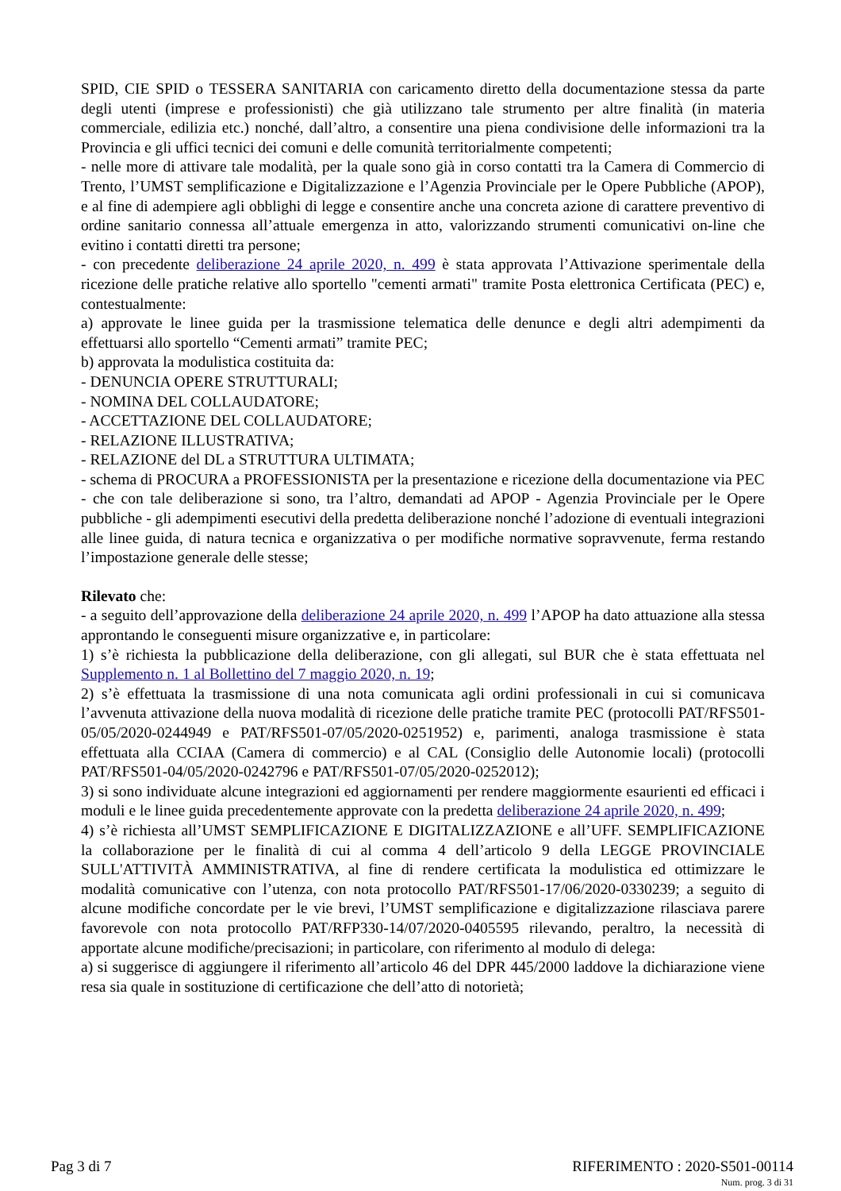SPID, CIE SPID o TESSERA SANITARIA con caricamento diretto della documentazione stessa da parte degli utenti (imprese e professionisti) che già utilizzano tale strumento per altre finalità (in materia commerciale, edilizia etc.) nonché, dall’altro, a consentire una piena condivisione delle informazioni tra la Provincia e gli uffici tecnici dei comuni e delle comunità territorialmente competenti;
- nelle more di attivare tale modalità, per la quale sono già in corso contatti tra la Camera di Commercio di Trento, l’UMST semplificazione e Digitalizzazione e l’Agenzia Provinciale per le Opere Pubbliche (APOP), e al fine di adempiere agli obblighi di legge e consentire anche una concreta azione di carattere preventivo di ordine sanitario connessa all’attuale emergenza in atto, valorizzando strumenti comunicativi on-line che evitino i contatti diretti tra persone;
- con precedente deliberazione 24 aprile 2020, n. 499 è stata approvata l’Attivazione sperimentale della ricezione delle pratiche relative allo sportello "cementi armati" tramite Posta elettronica Certificata (PEC) e, contestualmente:
a) approvate le linee guida per la trasmissione telematica delle denunce e degli altri adempimenti da effettuarsi allo sportello “Cementi armati” tramite PEC;
b) approvata la modulistica costituita da:
- DENUNCIA OPERE STRUTTURALI;
- NOMINA DEL COLLAUDATORE;
- ACCETTAZIONE DEL COLLAUDATORE;
- RELAZIONE ILLUSTRATIVA;
- RELAZIONE del DL a STRUTTURA ULTIMATA;
- schema di PROCURA a PROFESSIONISTA per la presentazione e ricezione della documentazione via PEC
- che con tale deliberazione si sono, tra l’altro, demandati ad APOP - Agenzia Provinciale per le Opere pubbliche - gli adempimenti esecutivi della predetta deliberazione nonché l’adozione di eventuali integrazioni alle linee guida, di natura tecnica e organizzativa o per modifiche normative sopravvenute, ferma restando l’impostazione generale delle stesse;
Rilevato che:
- a seguito dell’approvazione della deliberazione 24 aprile 2020, n. 499 l’APOP ha dato attuazione alla stessa approntando le conseguenti misure organizzative e, in particolare:
1) s’è richiesta la pubblicazione della deliberazione, con gli allegati, sul BUR che è stata effettuata nel Supplemento n. 1 al Bollettino del 7 maggio 2020, n. 19;
2) s’è effettuata la trasmissione di una nota comunicata agli ordini professionali in cui si comunicava l’avvenuta attivazione della nuova modalità di ricezione delle pratiche tramite PEC (protocolli PAT/RFS501-05/05/2020-0244949 e PAT/RFS501-07/05/2020-0251952) e, parimenti, analoga trasmissione è stata effettuata alla CCIAA (Camera di commercio) e al CAL (Consiglio delle Autonomie locali) (protocolli PAT/RFS501-04/05/2020-0242796 e PAT/RFS501-07/05/2020-0252012);
3) si sono individuate alcune integrazioni ed aggiornamenti per rendere maggiormente esaurienti ed efficaci i moduli e le linee guida precedentemente approvate con la predetta deliberazione 24 aprile 2020, n. 499;
4) s’è richiesta all’UMST SEMPLIFICAZIONE E DIGITALIZZAZIONE e all’UFF. SEMPLIFICAZIONE la collaborazione per le finalità di cui al comma 4 dell’articolo 9 della LEGGE PROVINCIALE SULL'ATTIVITÀ AMMINISTRATIVA, al fine di rendere certificata la modulistica ed ottimizzare le modalità comunicative con l’utenza, con nota protocollo PAT/RFS501-17/06/2020-0330239; a seguito di alcune modifiche concordate per le vie brevi, l’UMST semplificazione e digitalizzazione rilasciava parere favorevole con nota protocollo PAT/RFP330-14/07/2020-0405595 rilevando, peraltro, la necessità di apportate alcune modifiche/precisazioni; in particolare, con riferimento al modulo di delega:
a) si suggerisce di aggiungere il riferimento all’articolo 46 del DPR 445/2000 laddove la dichiarazione viene resa sia quale in sostituzione di certificazione che dell’atto di notorietà;
Pag 3 di 7 RIFERIMENTO : 2020-S501-00114
Num. prog. 3 di 31